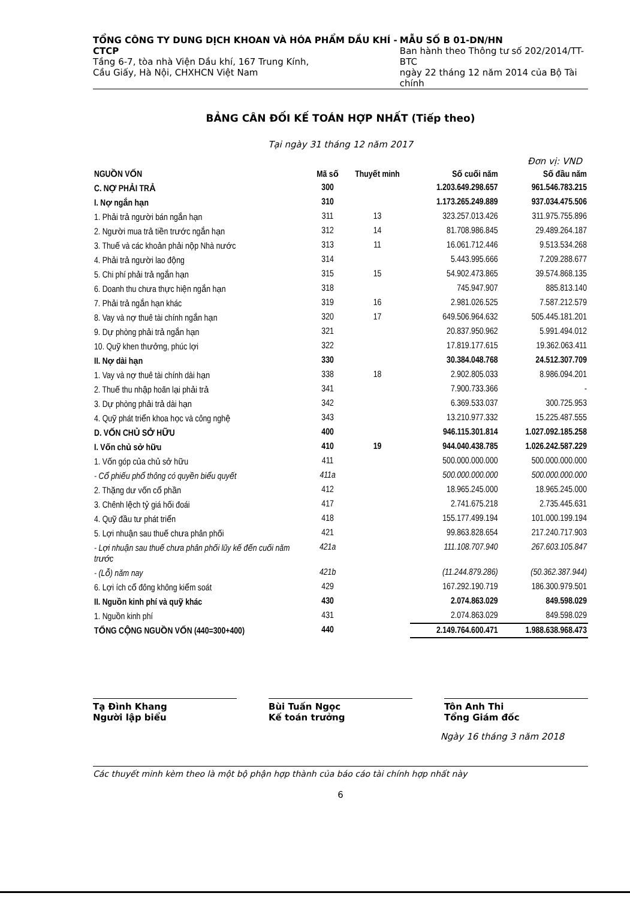TỔNG CÔNG TY DUNG DỊCH KHOAN VÀ HÓA PHẨM DẦU KHÍ - CTCP
Tầng 6-7, tòa nhà Viện Dầu khí, 167 Trung Kính,
Cầu Giấy, Hà Nội, CHXHCN Việt Nam
MẪU SỐ B 01-DN/HN
Ban hành theo Thông tư số 202/2014/TT-BTC
ngày 22 tháng 12 năm 2014 của Bộ Tài chính
BẢNG CÂN ĐỐI KẾ TOÁN HỢP NHẤT (Tiếp theo)
Tại ngày 31 tháng 12 năm 2017
Đơn vị: VND
| NGUỒN VỐN | Mã số | Thuyết minh | Số cuối năm | Số đầu năm |
| --- | --- | --- | --- | --- |
| C. NỢ PHẢI TRẢ | 300 | | 1.203.649.298.657 | 961.546.783.215 |
| I. Nợ ngắn hạn | 310 | | 1.173.265.249.889 | 937.034.475.506 |
| 1. Phải trả người bán ngắn hạn | 311 | 13 | 323.257.013.426 | 311.975.755.896 |
| 2. Người mua trả tiền trước ngắn hạn | 312 | 14 | 81.708.986.845 | 29.489.264.187 |
| 3. Thuế và các khoản phải nộp Nhà nước | 313 | 11 | 16.061.712.446 | 9.513.534.268 |
| 4. Phải trả người lao động | 314 | | 5.443.995.666 | 7.209.288.677 |
| 5. Chi phí phải trả ngắn hạn | 315 | 15 | 54.902.473.865 | 39.574.868.135 |
| 6. Doanh thu chưa thực hiện ngắn hạn | 318 | | 745.947.907 | 885.813.140 |
| 7. Phải trả ngắn hạn khác | 319 | 16 | 2.981.026.525 | 7.587.212.579 |
| 8. Vay và nợ thuê tài chính ngắn hạn | 320 | 17 | 649.506.964.632 | 505.445.181.201 |
| 9. Dự phòng phải trả ngắn hạn | 321 | | 20.837.950.962 | 5.991.494.012 |
| 10. Quỹ khen thưởng, phúc lợi | 322 | | 17.819.177.615 | 19.362.063.411 |
| II. Nợ dài hạn | 330 | | 30.384.048.768 | 24.512.307.709 |
| 1. Vay và nợ thuê tài chính dài hạn | 338 | 18 | 2.902.805.033 | 8.986.094.201 |
| 2. Thuế thu nhập hoãn lại phải trả | 341 | | 7.900.733.366 | - |
| 3. Dự phòng phải trả dài hạn | 342 | | 6.369.533.037 | 300.725.953 |
| 4. Quỹ phát triển khoa học và công nghệ | 343 | | 13.210.977.332 | 15.225.487.555 |
| D. VỐN CHỦ SỞ HỮU | 400 | | 946.115.301.814 | 1.027.092.185.258 |
| I. Vốn chủ sở hữu | 410 | 19 | 944.040.438.785 | 1.026.242.587.229 |
| 1. Vốn góp của chủ sở hữu | 411 | | 500.000.000.000 | 500.000.000.000 |
| - Cổ phiếu phổ thông có quyền biểu quyết | 411a | | 500.000.000.000 | 500.000.000.000 |
| 2. Thặng dư vốn cổ phần | 412 | | 18.965.245.000 | 18.965.245.000 |
| 3. Chênh lệch tỷ giá hối đoái | 417 | | 2.741.675.218 | 2.735.445.631 |
| 4. Quỹ đầu tư phát triển | 418 | | 155.177.499.194 | 101.000.199.194 |
| 5. Lợi nhuận sau thuế chưa phân phối | 421 | | 99.863.828.654 | 217.240.717.903 |
| - Lợi nhuận sau thuế chưa phân phối lũy kế đến cuối năm trước | 421a | | 111.108.707.940 | 267.603.105.847 |
| - (Lỗ) năm nay | 421b | | (11.244.879.286) | (50.362.387.944) |
| 6. Lợi ích cổ đông không kiểm soát | 429 | | 167.292.190.719 | 186.300.979.501 |
| II. Nguồn kinh phí và quỹ khác | 430 | | 2.074.863.029 | 849.598.029 |
| 1. Nguồn kinh phí | 431 | | 2.074.863.029 | 849.598.029 |
| TỔNG CỘNG NGUỒN VỐN (440=300+400) | 440 | | 2.149.764.600.471 | 1.988.638.968.473 |
Tạ Đình Khang
Người lập biểu
Bùi Tuấn Ngọc
Kế toán trưởng
Tôn Anh Thi
Tổng Giám đốc
Ngày 16 tháng 3 năm 2018
Các thuyết minh kèm theo là một bộ phận hợp thành của báo cáo tài chính hợp nhất này
6